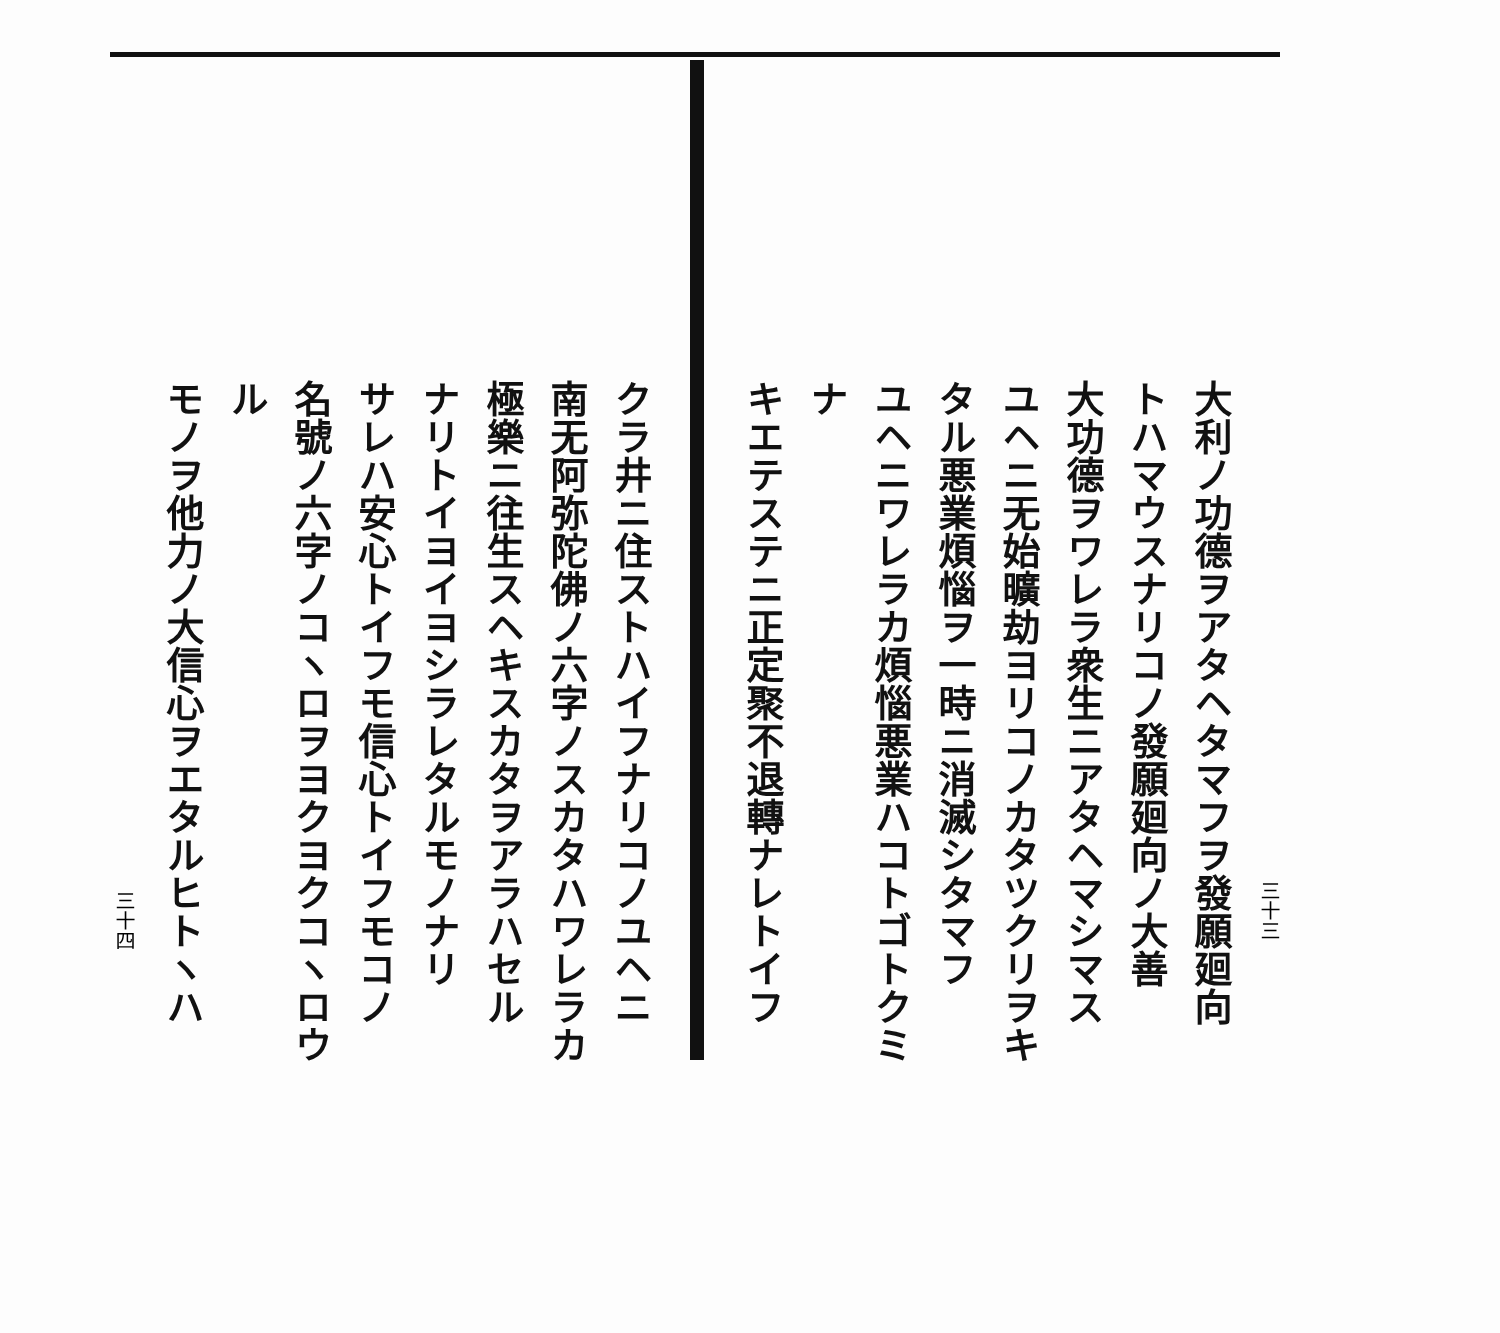大利ノ功德ヲアタヘタマフヲ發願廻向
トハマウスナリコノ發願廻向ノ大善
大功德ヲワレラ衆生ニアタヘマシマス
ユヘニ无始曠劫ヨリコノカタツクリヲキ
タル悪業煩惱ヲ一時ニ消滅シタマフ
ユヘニワレラカ煩惱悪業ハコトゴトクミナ
キエテステニ正定聚不退轉ナレトイフ
三十三
クラ井ニ住ストハイフナリコノユヘニ
南无阿弥陀佛ノ六字ノスカタハワレラカ
極樂ニ往生スヘキスカタヲアラハセル
ナリトイヨイヨシラレタルモノナリ
サレハ安心トイフモ信心トイフモコノ
名號ノ六字ノコヽロヲヨクヨクコヽロウル
モノヲ他力ノ大信心ヲエタルヒトヽハ
三十四